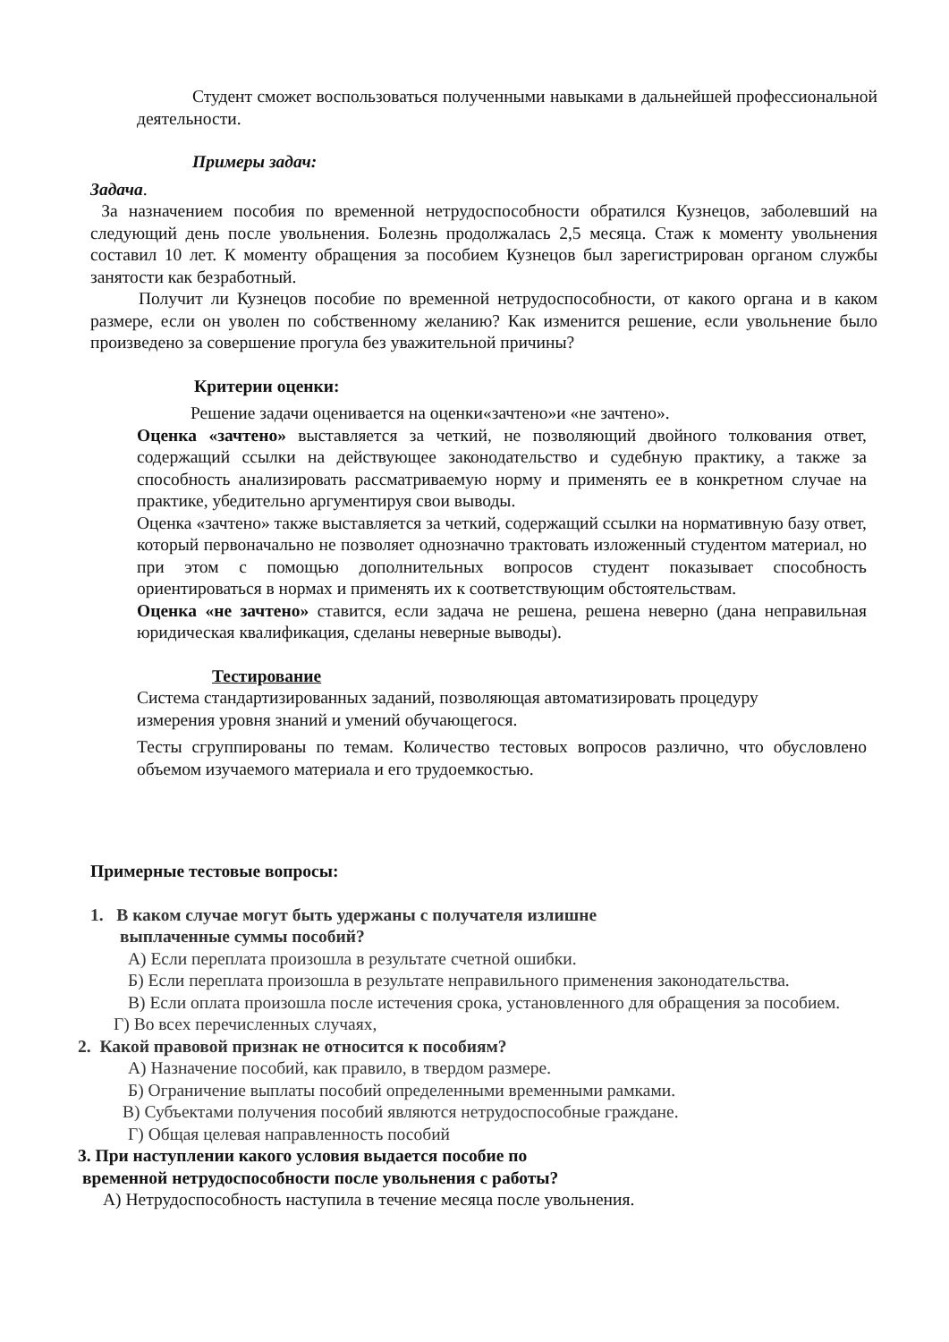Студент сможет воспользоваться полученными навыками в дальнейшей профессиональной деятельности.
Примеры задач:
Задача.
За назначением пособия по временной нетрудоспособности обратился Кузнецов, заболевший на следующий день после увольнения. Болезнь продолжалась 2,5 месяца. Стаж к моменту увольнения составил 10 лет. К моменту обращения за пособием Кузнецов был зарегистрирован органом службы занятости как безработный.
Получит ли Кузнецов пособие по временной нетрудоспособности, от какого органа и в каком размере, если он уволен по собственному желанию? Как изменится решение, если увольнение было произведено за совершение прогула без уважительной причины?
Критерии оценки:
Решение задачи оценивается на оценки«зачтено»и «не зачтено».
Оценка «зачтено» выставляется за четкий, не позволяющий двойного толкования ответ, содержащий ссылки на действующее законодательство и судебную практику, а также за способность анализировать рассматриваемую норму и применять ее в конкретном случае на практике, убедительно аргументируя свои выводы.
Оценка «зачтено» также выставляется за четкий, содержащий ссылки на нормативную базу ответ, который первоначально не позволяет однозначно трактовать изложенный студентом материал, но при этом с помощью дополнительных вопросов студент показывает способность ориентироваться в нормах и применять их к соответствующим обстоятельствам.
Оценка «не зачтено» ставится, если задача не решена, решена неверно (дана неправильная юридическая квалификация, сделаны неверные выводы).
Тестирование
Система стандартизированных заданий, позволяющая автоматизировать процедуру
измерения уровня знаний и умений обучающегося.
Тесты сгруппированы по темам. Количество тестовых вопросов различно, что обусловлено объемом изучаемого материала и его трудоемкостью.
Примерные тестовые вопросы:
1. В каком случае могут быть удержаны с получателя излишне
выплаченные суммы пособий?
А) Если переплата произошла в результате счетной ошибки.
Б) Если переплата произошла в результате неправильного применения законодательства.
В) Если оплата произошла после истечения срока, установленного для обращения за пособием.
Г) Во всех перечисленных случаях,
2. Какой правовой признак не относится к пособиям?
А) Назначение пособий, как правило, в твердом размере.
Б) Ограничение выплаты пособий определенными временными рамками.
В) Субъектами получения пособий являются нетрудоспособные граждане.
Г) Общая целевая направленность пособий
3. При наступлении какого условия выдается пособие по
временной нетрудоспособности после увольнения с работы?
А) Нетрудоспособность наступила в течение месяца после увольнения.